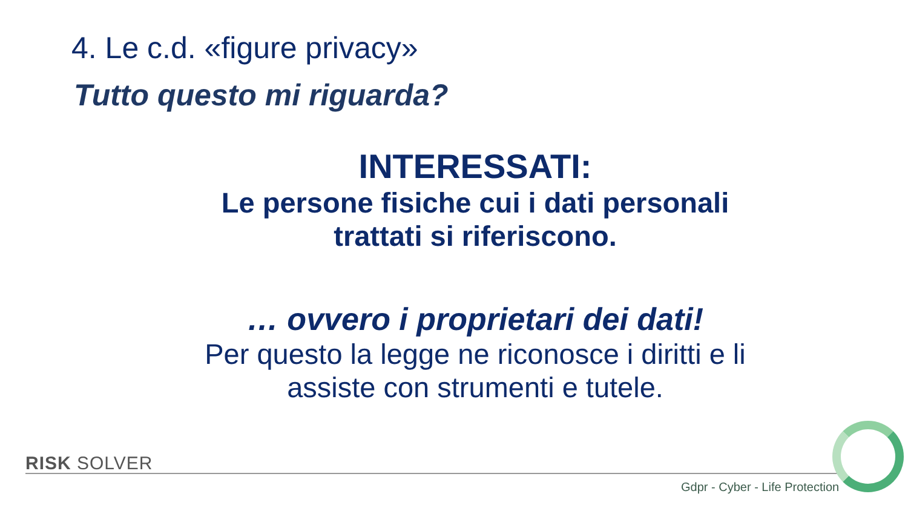4. Le c.d. «figure privacy»
Tutto questo mi riguarda?
INTERESSATI:
Le persone fisiche cui i dati personali trattati si riferiscono.
… ovvero i proprietari dei dati!
Per questo la legge ne riconosce i diritti e li assiste con strumenti e tutele.
RISK SOLVER
Gdpr - Cyber - Life Protection